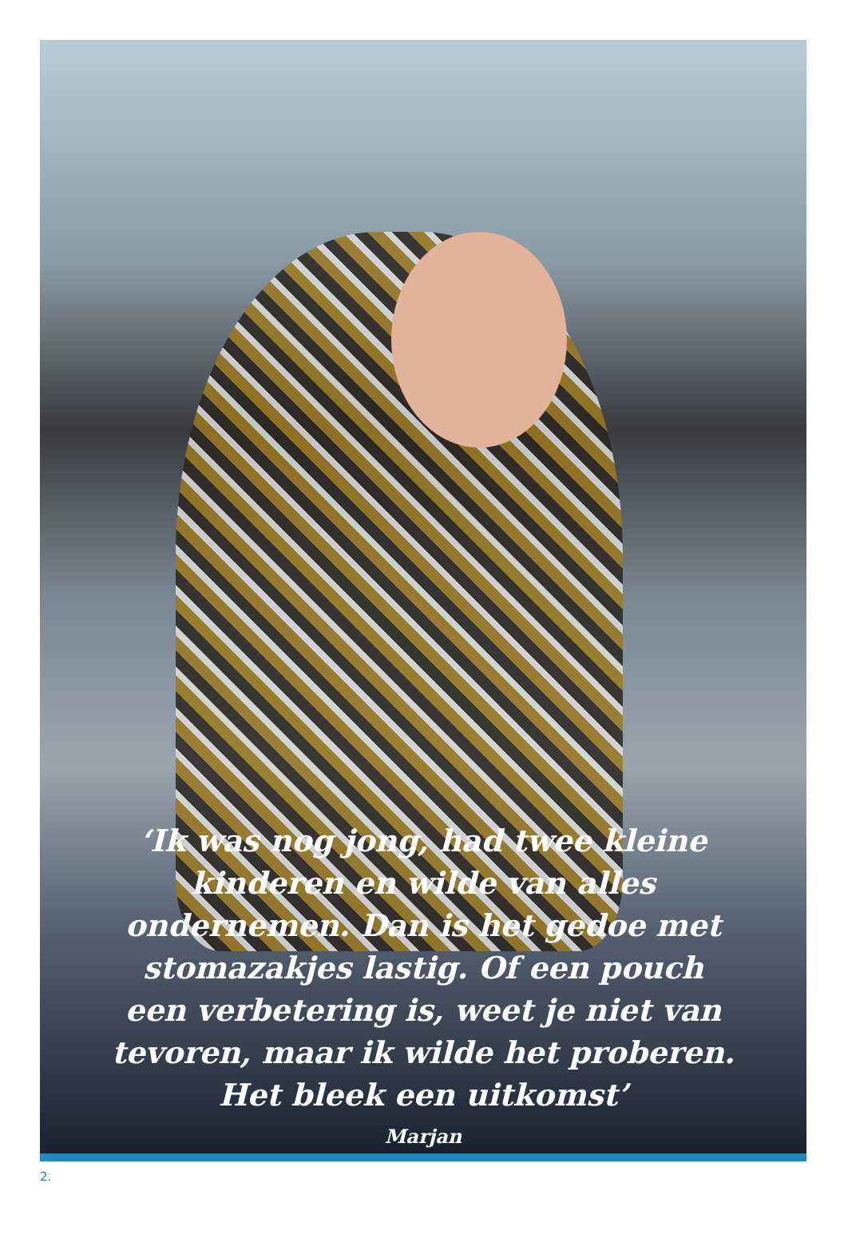‘Ik was nog jong, had twee kleine
kinderen en wilde van alles
ondernemen. Dan is het gedoe met
stomazakjes lastig. Of een pouch
een verbetering is, weet je niet van
tevoren, maar ik wilde het proberen.
Het bleek een uitkomst’
Marjan
2.